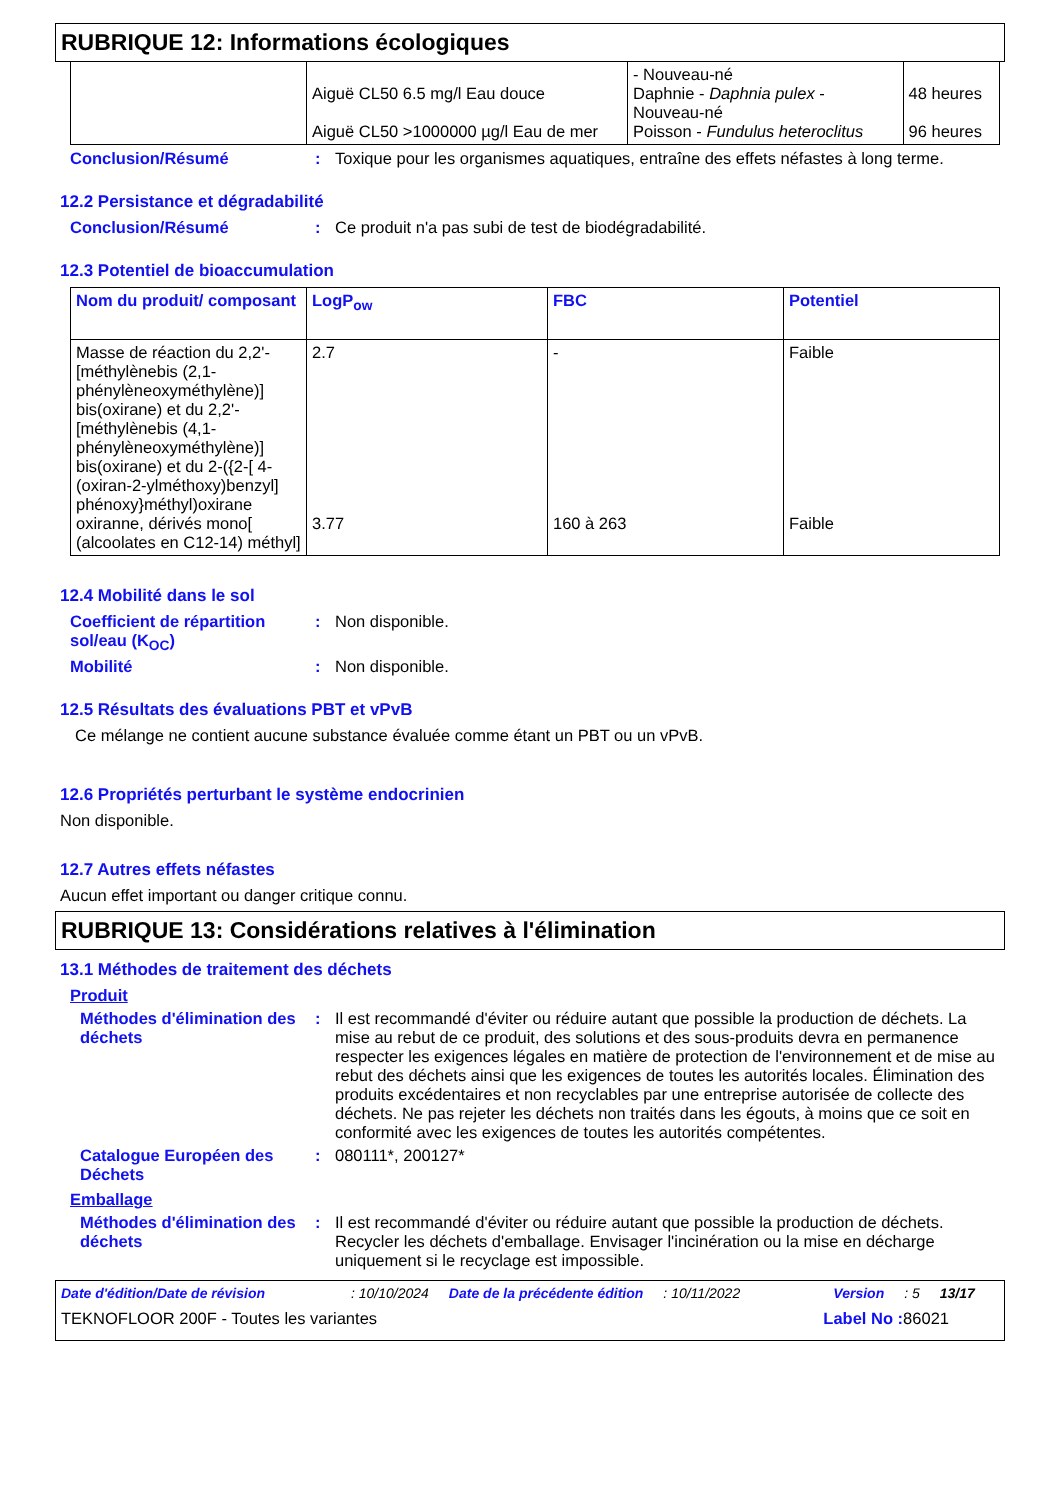RUBRIQUE 12: Informations écologiques
| | Aiguë CL50 6.5 mg/l Eau douce Aiguë CL50 >1000000 µg/l Eau de mer | - Nouveau-né Daphnie - Daphnia pulex - Nouveau-né Poisson - Fundulus heteroclitus | 48 heures 96 heures |
Conclusion/Résumé: Toxique pour les organismes aquatiques, entraîne des effets néfastes à long terme.
12.2 Persistance et dégradabilité
Conclusion/Résumé: Ce produit n'a pas subi de test de biodégradabilité.
12.3 Potentiel de bioaccumulation
| Nom du produit/ composant | LogP<sub>ow</sub> | FBC | Potentiel |
| --- | --- | --- | --- |
| Masse de réaction du 2,2'-[méthylènebis (2,1-phénylèneoxyméthylène)] bis(oxirane) et du 2,2'-[méthylènebis (4,1-phénylèneoxyméthylène)] bis(oxirane) et du 2-({2-[ 4-(oxiran-2-ylméthoxy)benzyl] phénoxy}méthyl)oxirane oxiranne, dérivés mono[ (alcoolates en C12-14) méthyl] | 2.7 3.77 | - 160 à 263 | Faible Faible |
12.4 Mobilité dans le sol
Coefficient de répartition sol/eau (K<sub>OC</sub>): Non disponible.
Mobilité: Non disponible.
12.5 Résultats des évaluations PBT et vPvB
Ce mélange ne contient aucune substance évaluée comme étant un PBT ou un vPvB.
12.6 Propriétés perturbant le système endocrinien
Non disponible.
12.7 Autres effets néfastes
Aucun effet important ou danger critique connu.
RUBRIQUE 13: Considérations relatives à l'élimination
13.1 Méthodes de traitement des déchets
Produit
Méthodes d'élimination des déchets: Il est recommandé d'éviter ou réduire autant que possible la production de déchets. La mise au rebut de ce produit, des solutions et des sous-produits devra en permanence respecter les exigences légales en matière de protection de l'environnement et de mise au rebut des déchets ainsi que les exigences de toutes les autorités locales. Élimination des produits excédentaires et non recyclables par une entreprise autorisée de collecte des déchets. Ne pas rejeter les déchets non traités dans les égouts, à moins que ce soit en conformité avec les exigences de toutes les autorités compétentes.
Catalogue Européen des Déchets: 080111*, 200127*
Emballage
Méthodes d'élimination des déchets: Il est recommandé d'éviter ou réduire autant que possible la production de déchets. Recycler les déchets d'emballage. Envisager l'incinération ou la mise en décharge uniquement si le recyclage est impossible.
Date d'édition/Date de révision: 10/10/2024 Date de la précédente édition: 10/11/2022 Version: 5 13/17
TEKNOFLOOR 200F - Toutes les variantes Label No : 86021